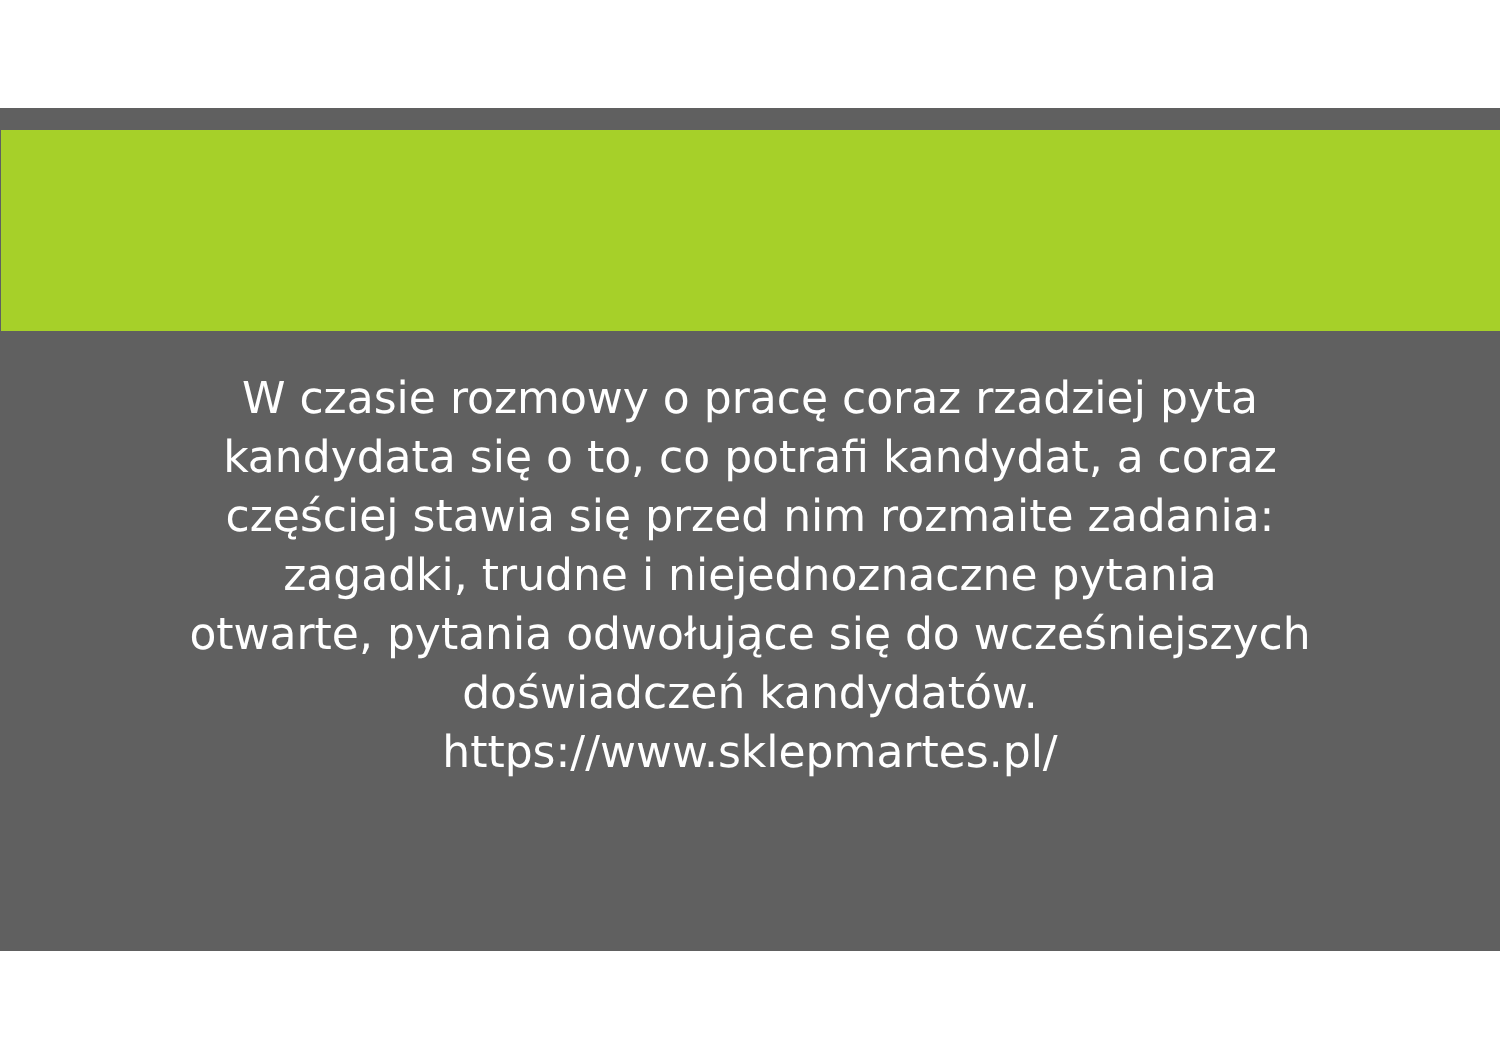W czasie rozmowy o pracę coraz rzadziej pyta
kandydata się o to, co potrafi kandydat, a coraz
częściej stawia się przed nim rozmaite zadania:
zagadki, trudne i niejednoznaczne pytania
otwarte, pytania odwołujące się do wcześniejszych
doświadczeń kandydatów.
https://www.sklepmartes.pl/